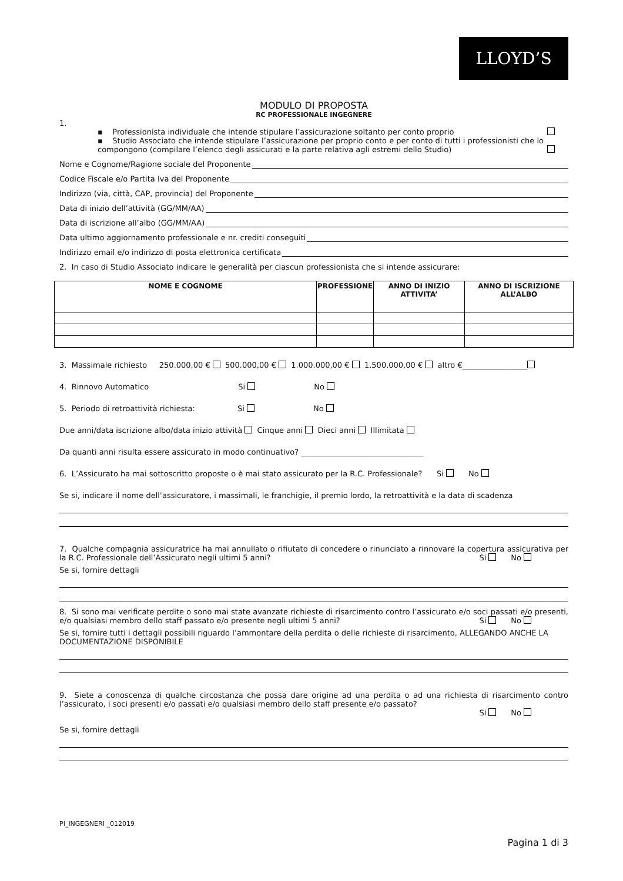LLOYD’S
MODULO DI PROPOSTA
RC PROFESSIONALE INGEGNERE
1.
▪ Professionista individuale che intende stipulare l’assicurazione soltanto per conto proprio
▪ Studio Associato che intende stipulare l’assicurazione per proprio conto e per conto di tutti i professionisti che lo compongono (compilare l’elenco degli assicurati e la parte relativa agli estremi dello Studio)
Nome e Cognome/Ragione sociale del Proponente
Codice Fiscale e/o Partita Iva del Proponente
Indirizzo (via, città, CAP, provincia) del Proponente
Data di inizio dell’attività (GG/MM/AA)
Data di iscrizione all’albo (GG/MM/AA)
Data ultimo aggiornamento professionale e nr. crediti conseguiti
Indirizzo email e/o indirizzo di posta elettronica certificata
2. In caso di Studio Associato indicare le generalità per ciascun professionista che si intende assicurare:
| NOME E COGNOME | PROFESSIONE | ANNO DI INIZIO ATTIVITA’ | ANNO DI ISCRIZIONE ALL’ALBO |
| --- | --- | --- | --- |
3. Massimale richiesto 250.000,00 € 500.000,00 € 1.000.000,00 € 1.500.000,00 € altro €_________________
4. Rinnovo Automatico Si No
5. Periodo di retroattività richiesta: Si No
Due anni/data iscrizione albo/data inizio attività Cinque anni Dieci anni Illimitata
Da quanti anni risulta essere assicurato in modo continuativo? ________________________________
6. L’Assicurato ha mai sottoscritto proposte o è mai stato assicurato per la R.C. Professionale? Si No
Se si, indicare il nome dell’assicuratore, i massimali, le franchigie, il premio lordo, la retroattività e la data di scadenza
7. Qualche compagnia assicuratrice ha mai annullato o rifiutato di concedere o rinunciato a rinnovare la copertura assicurativa per la R.C. Professionale dell’Assicurato negli ultimi 5 anni? Si No
Se si, fornire dettagli
8. Si sono mai verificate perdite o sono mai state avanzate richieste di risarcimento contro l’assicurato e/o soci passati e/o presenti, e/o qualsiasi membro dello staff passato e/o presente negli ultimi 5 anni? Si No
Se si, fornire tutti i dettagli possibili riguardo l’ammontare della perdita o delle richieste di risarcimento, ALLEGANDO ANCHE LA DOCUMENTAZIONE DISPONIBILE
9. Siete a conoscenza di qualche circostanza che possa dare origine ad una perdita o ad una richiesta di risarcimento contro l’assicurato, i soci presenti e/o passati e/o qualsiasi membro dello staff presente e/o passato?
Si No
Se si, fornire dettagli
PI_INGEGNERI _012019
Pagina 1 di 3